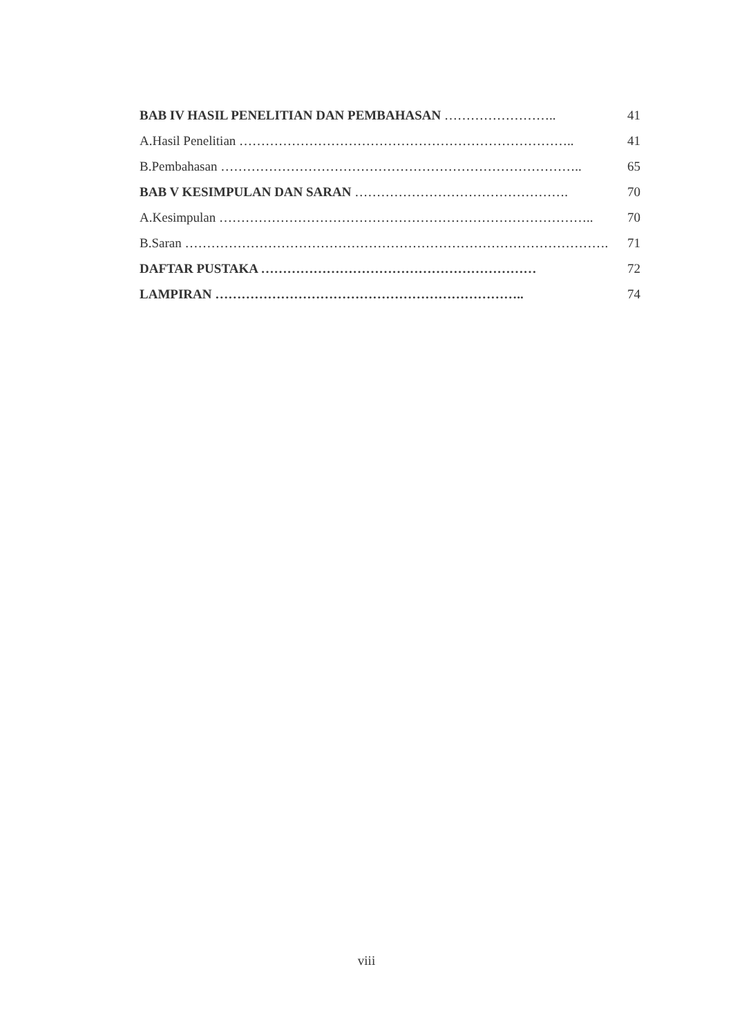BAB IV HASIL PENELITIAN DAN PEMBAHASAN …………………….. 41
A.Hasil Penelitian ………………………………………………………………….. 41
B.Pembahasan ……………………………………………………………………….. 65
BAB V KESIMPULAN DAN SARAN …………………………………………. 70
A.Kesimpulan ………………………………………………………………………….. 70
B.Saran ……………………………………………………………………………………. 71
DAFTAR PUSTAKA ……………………………………………………… 72
LAMPIRAN …………………………………………………………….. 74
viii